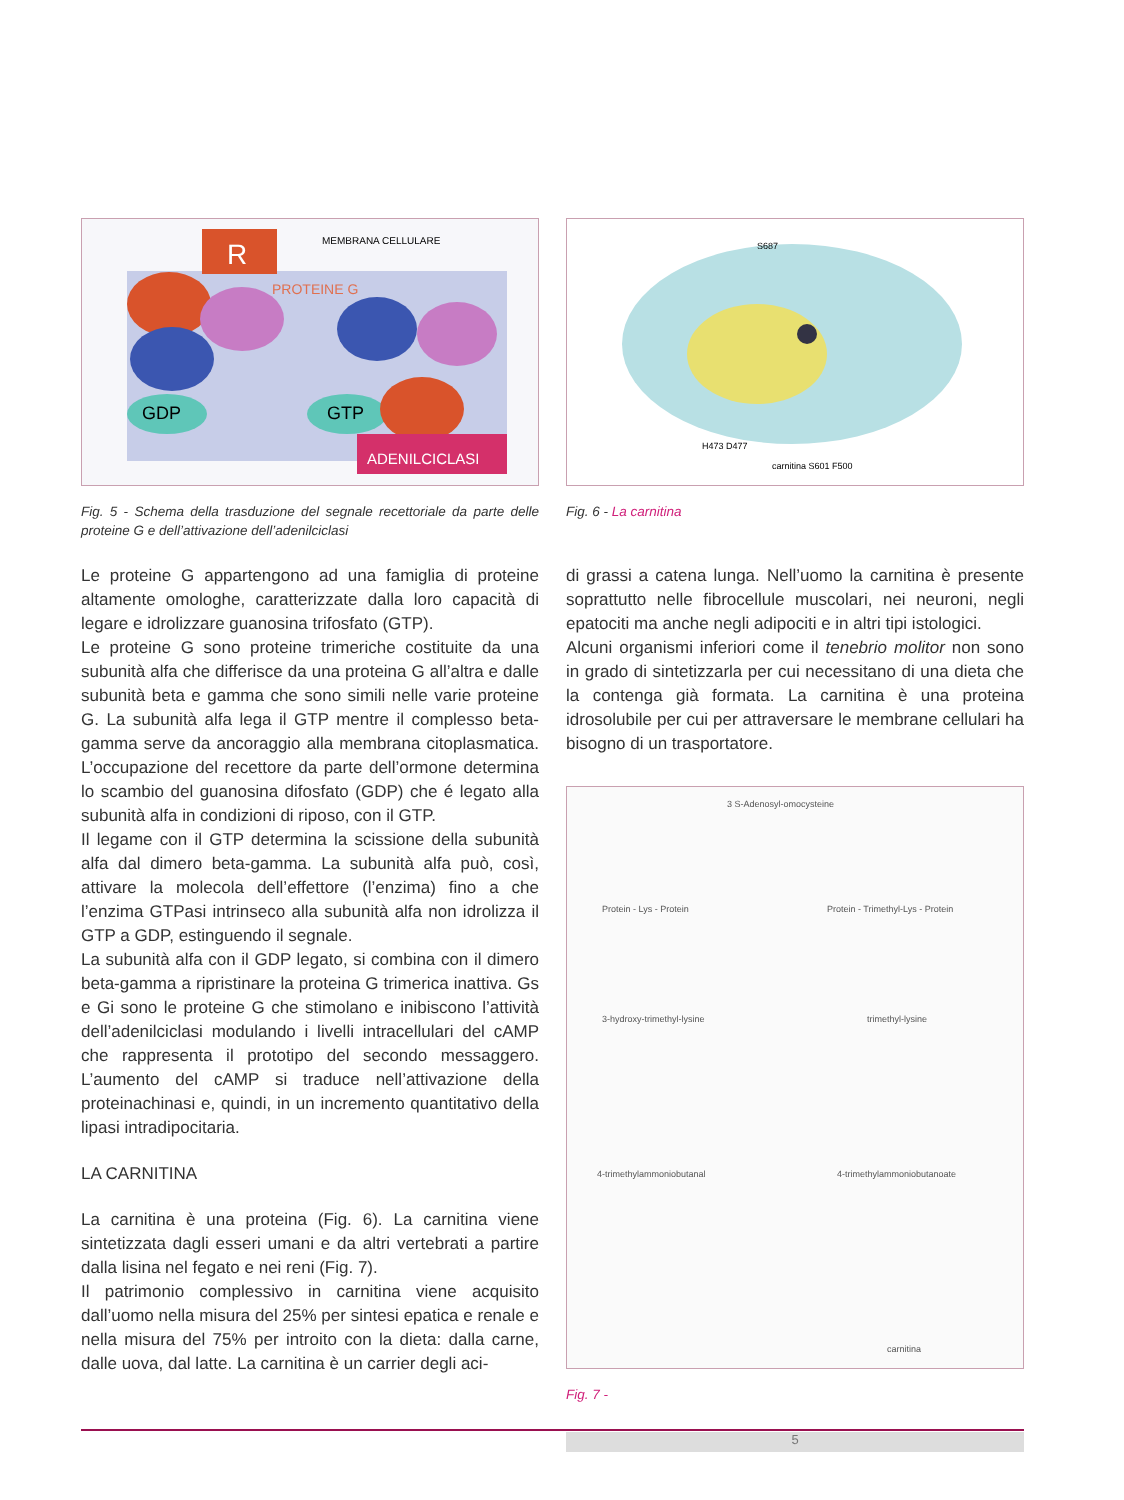R
MEMBRANA CELLULARE
PROTEINE G
ADENILCICLASI
GDP
GTP
Fig. 5 - Schema della trasduzione del segnale recettoriale da parte delle proteine G e dell’attivazione dell’adenilciclasi
Le proteine G appartengono ad una famiglia di proteine altamente omologhe, caratterizzate dalla loro capacità di legare e idrolizzare guanosina trifosfato (GTP).
Le proteine G sono proteine trimeriche costituite da una subunità alfa che differisce da una proteina G all’altra e dalle subunità beta e gamma che sono simili nelle varie proteine G. La subunità alfa lega il GTP mentre il complesso beta-gamma serve da ancoraggio alla membrana citoplasmatica. L’occupazione del recettore da parte dell’ormone determina lo scambio del guanosina difosfato (GDP) che é legato alla subunità alfa in condizioni di riposo, con il GTP.
Il legame con il GTP determina la scissione della subunità alfa dal dimero beta-gamma. La subunità alfa può, così, attivare la molecola dell’effettore (l’enzima) fino a che l’enzima GTPasi intrinseco alla subunità alfa non idrolizza il GTP a GDP, estinguendo il segnale.
La subunità alfa con il GDP legato, si combina con il dimero beta-gamma a ripristinare la proteina G trimerica inattiva. Gs e Gi sono le proteine G che stimolano e inibiscono l’attività dell’adenilciclasi modulando i livelli intracellulari del cAMP che rappresenta il prototipo del secondo messaggero. L’aumento del cAMP si traduce nell’attivazione della proteinachinasi e, quindi, in un incremento quantitativo della lipasi intradipocitaria.
LA CARNITINA
La carnitina è una proteina (Fig. 6). La carnitina viene sintetizzata dagli esseri umani e da altri vertebrati a partire dalla lisina nel fegato e nei reni (Fig. 7).
Il patrimonio complessivo in carnitina viene acquisito dall’uomo nella misura del 25% per sintesi epatica e renale e nella misura del 75% per introito con la dieta: dalla carne, dalle uova, dal latte. La carnitina è un carrier degli aci-
S687
H473 D477
carnitina S601 F500
Fig. 6 - La carnitina
di grassi a catena lunga. Nell’uomo la carnitina è presente soprattutto nelle fibrocellule muscolari, nei neuroni, negli epatociti ma anche negli adipociti e in altri tipi istologici.
Alcuni organismi inferiori come il tenebrio molitor non sono in grado di sintetizzarla per cui necessitano di una dieta che la contenga già formata. La carnitina è una proteina idrosolubile per cui per attraversare le membrane cellulari ha bisogno di un trasportatore.
Protein - Lys - Protein
Protein - Trimethyl-Lys - Protein
3 S-Adenosyl-omocysteine
3-hydroxy-trimethyl-lysine
trimethyl-lysine
4-trimethylammoniobutanal
4-trimethylammoniobutanoate
carnitina
Fig. 7 -
5